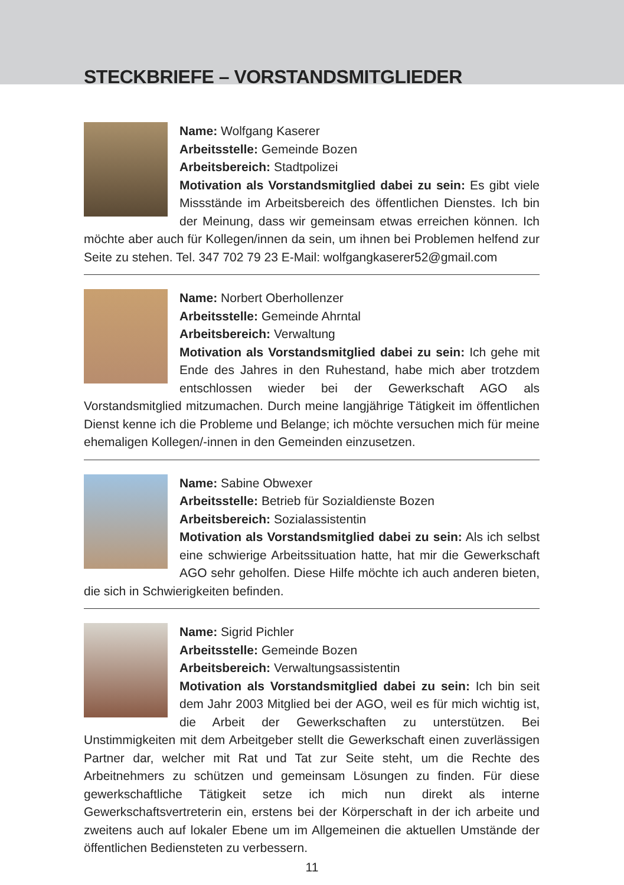STECKBRIEFE – VORSTANDSMITGLIEDER
Name: Wolfgang Kaserer
Arbeitsstelle: Gemeinde Bozen
Arbeitsbereich: Stadtpolizei
Motivation als Vorstandsmitglied dabei zu sein: Es gibt viele Missstände im Arbeitsbereich des öffentlichen Dienstes. Ich bin der Meinung, dass wir gemeinsam etwas erreichen können. Ich möchte aber auch für Kollegen/innen da sein, um ihnen bei Problemen helfend zur Seite zu stehen. Tel. 347 702 79 23 E-Mail: wolfgangkaserer52@gmail.com
Name: Norbert Oberhollenzer
Arbeitsstelle: Gemeinde Ahrntal
Arbeitsbereich: Verwaltung
Motivation als Vorstandsmitglied dabei zu sein: Ich gehe mit Ende des Jahres in den Ruhestand, habe mich aber trotzdem entschlossen wieder bei der Gewerkschaft AGO als Vorstandsmitglied mitzumachen. Durch meine langjährige Tätigkeit im öffentlichen Dienst kenne ich die Probleme und Belange; ich möchte versuchen mich für meine ehemaligen Kollegen/-innen in den Gemeinden einzusetzen.
Name: Sabine Obwexer
Arbeitsstelle: Betrieb für Sozialdienste Bozen
Arbeitsbereich: Sozialassistentin
Motivation als Vorstandsmitglied dabei zu sein: Als ich selbst eine schwierige Arbeitssituation hatte, hat mir die Gewerkschaft AGO sehr geholfen. Diese Hilfe möchte ich auch anderen bieten, die sich in Schwierigkeiten befinden.
Name: Sigrid Pichler
Arbeitsstelle: Gemeinde Bozen
Arbeitsbereich: Verwaltungsassistentin
Motivation als Vorstandsmitglied dabei zu sein: Ich bin seit dem Jahr 2003 Mitglied bei der AGO, weil es für mich wichtig ist, die Arbeit der Gewerkschaften zu unterstützen. Bei Unstimmigkeiten mit dem Arbeitgeber stellt die Gewerkschaft einen zuverlässigen Partner dar, welcher mit Rat und Tat zur Seite steht, um die Rechte des Arbeitnehmers zu schützen und gemeinsam Lösungen zu finden. Für diese gewerkschaftliche Tätigkeit setze ich mich nun direkt als interne Gewerkschaftsvertreterin ein, erstens bei der Körperschaft in der ich arbeite und zweitens auch auf lokaler Ebene um im Allgemeinen die aktuellen Umstände der öffentlichen Bediensteten zu verbessern.
11